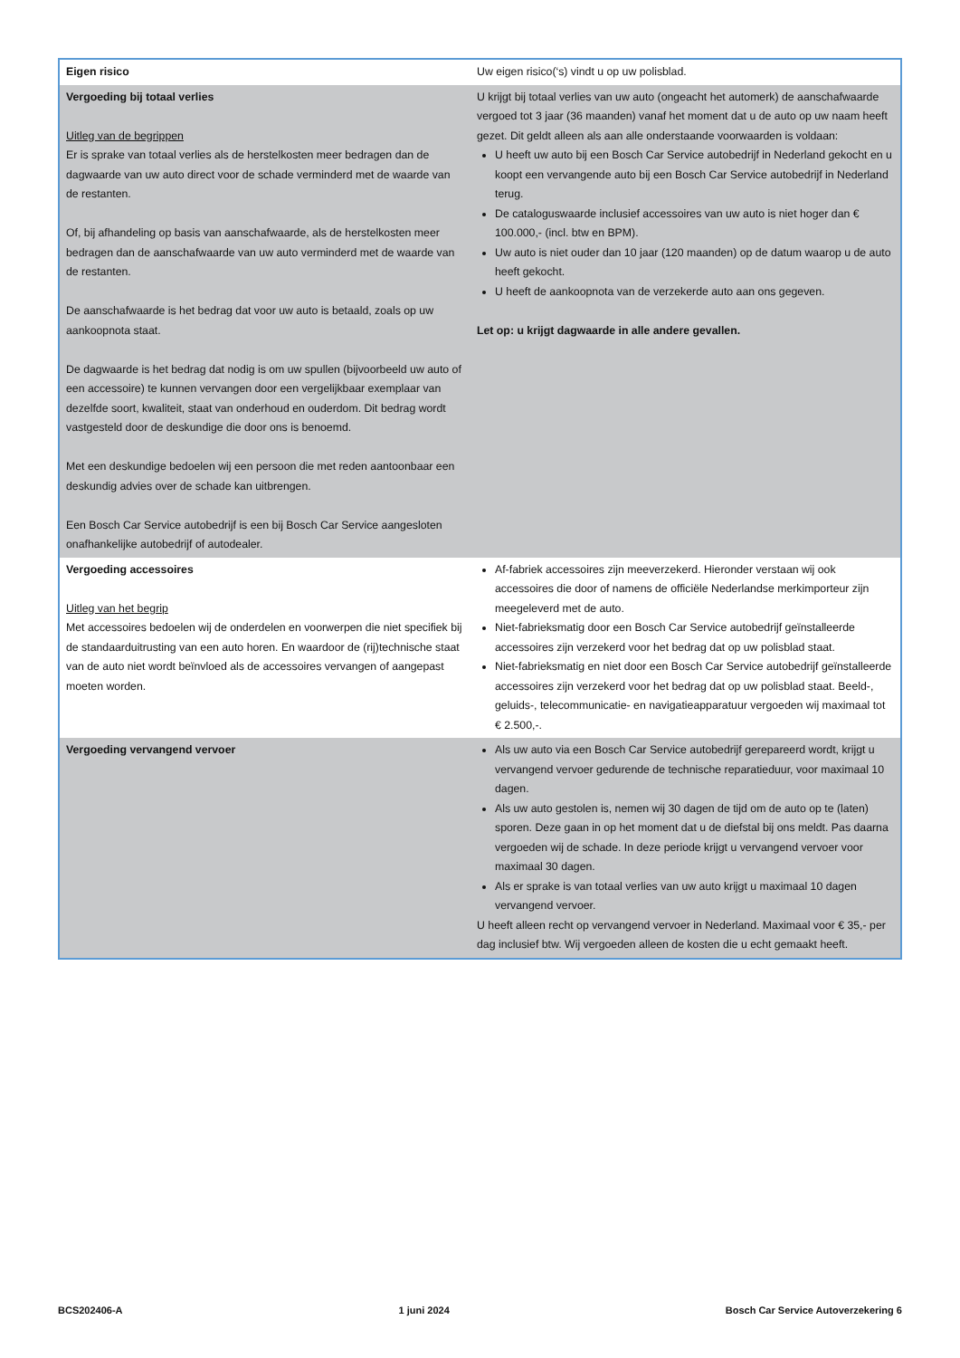| Eigen risico | Uw eigen risico(‘s) vindt u op uw polisblad. |
| Vergoeding bij totaal verlies Uitleg van de begrippen Er is sprake van totaal verlies als de herstelkosten meer bedragen dan de dagwaarde van uw auto direct voor de schade verminderd met de waarde van de restanten. Of, bij afhandeling op basis van aanschafwaarde, als de herstelkosten meer bedragen dan de aanschafwaarde van uw auto verminderd met de waarde van de restanten. De aanschafwaarde is het bedrag dat voor uw auto is betaald, zoals op uw aankoopnota staat. De dagwaarde is het bedrag dat nodig is om uw spullen (bijvoorbeeld uw auto of een accessoire) te kunnen vervangen door een vergelijkbaar exemplaar van dezelfde soort, kwaliteit, staat van onderhoud en ouderdom. Dit bedrag wordt vastgesteld door de deskundige die door ons is benoemd. Met een deskundige bedoelen wij een persoon die met reden aantoonbaar een deskundig advies over de schade kan uitbrengen. Een Bosch Car Service autobedrijf is een bij Bosch Car Service aangesloten onafhankelijke autobedrijf of autodealer. | U krijgt bij totaal verlies van uw auto (ongeacht het automerk) de aanschafwaarde vergoed tot 3 jaar (36 maanden) vanaf het moment dat u de auto op uw naam heeft gezet. Dit geldt alleen als aan alle onderstaande voorwaarden is voldaan: U heeft uw auto bij een Bosch Car Service autobedrijf in Nederland gekocht en u koopt een vervangende auto bij een Bosch Car Service autobedrijf in Nederland terug. De cataloguswaarde inclusief accessoires van uw auto is niet hoger dan € 100.000,- (incl. btw en BPM). Uw auto is niet ouder dan 10 jaar (120 maanden) op de datum waarop u de auto heeft gekocht. U heeft de aankoopnota van de verzekerde auto aan ons gegeven. Let op: u krijgt dagwaarde in alle andere gevallen. |
| Vergoeding accessoires Uitleg van het begrip Met accessoires bedoelen wij de onderdelen en voorwerpen die niet specifiek bij de standaarduitrusting van een auto horen. En waardoor de (rij)technische staat van de auto niet wordt beïnvloed als de accessoires vervangen of aangepast moeten worden. | Af-fabriek accessoires zijn meeverzekerd. Hieronder verstaan wij ook accessoires die door of namens de officiële Nederlandse merkimporteur zijn meegeleverd met de auto. Niet-fabrieksmatig door een Bosch Car Service autobedrijf geïnstalleerde accessoires zijn verzekerd voor het bedrag dat op uw polisblad staat. Niet-fabrieksmatig en niet door een Bosch Car Service autobedrijf geïnstalleerde accessoires zijn verzekerd voor het bedrag dat op uw polisblad staat. Beeld-, geluids-, telecommunicatie- en navigatieapparatuur vergoeden wij maximaal tot € 2.500,-. |
| Vergoeding vervangend vervoer | Als uw auto via een Bosch Car Service autobedrijf gerepareerd wordt, krijgt u vervangend vervoer gedurende de technische reparatieduur, voor maximaal 10 dagen. Als uw auto gestolen is, nemen wij 30 dagen de tijd om de auto op te (laten) sporen. Deze gaan in op het moment dat u de diefstal bij ons meldt. Pas daarna vergoeden wij de schade. In deze periode krijgt u vervangend vervoer voor maximaal 30 dagen. Als er sprake is van totaal verlies van uw auto krijgt u maximaal 10 dagen vervangend vervoer. U heeft alleen recht op vervangend vervoer in Nederland. Maximaal voor € 35,- per dag inclusief btw. Wij vergoeden alleen de kosten die u echt gemaakt heeft. |
BCS202406-A 1 juni 2024 Bosch Car Service Autoverzekering 6